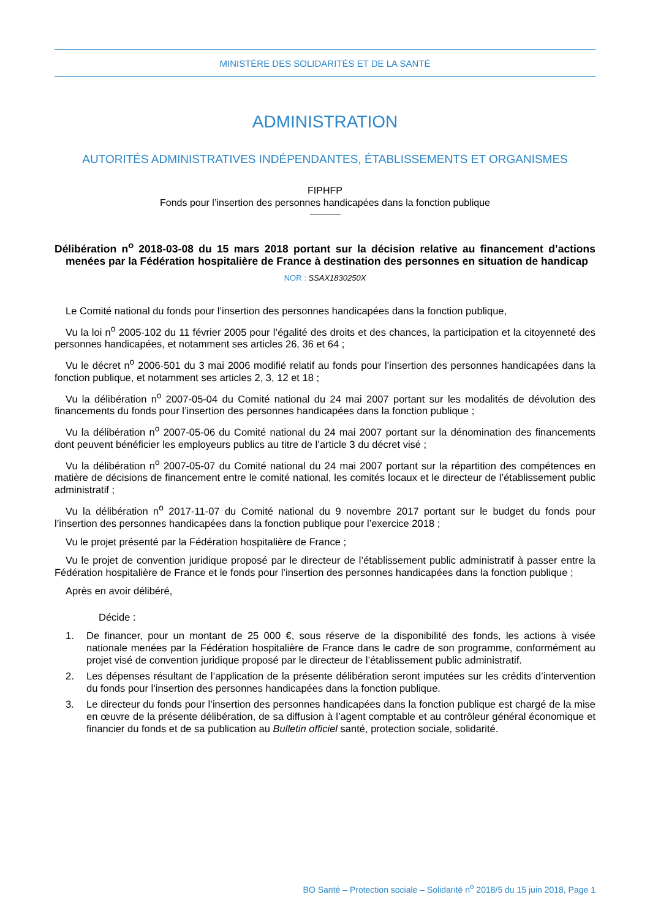MINISTÈRE DES SOLIDARITÉS ET DE LA SANTÉ
ADMINISTRATION
AUTORITÉS ADMINISTRATIVES INDÉPENDANTES, ÉTABLISSEMENTS ET ORGANISMES
FIPHFP
Fonds pour l’insertion des personnes handicapées dans la fonction publique
Délibération n<sup>o</sup> 2018-03-08 du 15 mars 2018 portant sur la décision relative au financement d’actions menées par la Fédération hospitalière de France à destination des personnes en situation de handicap
NOR : SSAX1830250X
Le Comité national du fonds pour l’insertion des personnes handicapées dans la fonction publique,
Vu la loi n<sup>o</sup> 2005-102 du 11 février 2005 pour l’égalité des droits et des chances, la participation et la citoyenneté des personnes handicapées, et notamment ses articles 26, 36 et 64 ;
Vu le décret n<sup>o</sup> 2006-501 du 3 mai 2006 modifié relatif au fonds pour l’insertion des personnes handicapées dans la fonction publique, et notamment ses articles 2, 3, 12 et 18 ;
Vu la délibération n<sup>o</sup> 2007-05-04 du Comité national du 24 mai 2007 portant sur les modalités de dévolution des financements du fonds pour l’insertion des personnes handicapées dans la fonction publique ;
Vu la délibération n<sup>o</sup> 2007-05-06 du Comité national du 24 mai 2007 portant sur la dénomination des financements dont peuvent bénéficier les employeurs publics au titre de l’article 3 du décret visé ;
Vu la délibération n<sup>o</sup> 2007-05-07 du Comité national du 24 mai 2007 portant sur la répartition des compétences en matière de décisions de financement entre le comité national, les comités locaux et le directeur de l’établissement public administratif ;
Vu la délibération n<sup>o</sup> 2017-11-07 du Comité national du 9 novembre 2017 portant sur le budget du fonds pour l’insertion des personnes handicapées dans la fonction publique pour l’exercice 2018 ;
Vu le projet présenté par la Fédération hospitalière de France ;
Vu le projet de convention juridique proposé par le directeur de l’établissement public administratif à passer entre la Fédération hospitalière de France et le fonds pour l’insertion des personnes handicapées dans la fonction publique ;
Après en avoir délibéré,
Décide :
1. De financer, pour un montant de 25 000 €, sous réserve de la disponibilité des fonds, les actions à visée nationale menées par la Fédération hospitalière de France dans le cadre de son programme, conformément au projet visé de convention juridique proposé par le directeur de l’établissement public administratif.
2. Les dépenses résultant de l’application de la présente délibération seront imputées sur les crédits d’intervention du fonds pour l’insertion des personnes handicapées dans la fonction publique.
3. Le directeur du fonds pour l’insertion des personnes handicapées dans la fonction publique est chargé de la mise en œuvre de la présente délibération, de sa diffusion à l’agent comptable et au contrôleur général économique et financier du fonds et de sa publication au Bulletin officiel santé, protection sociale, solidarité.
BO Santé – Protection sociale – Solidarité n<sup>o</sup> 2018/5 du 15 juin 2018, Page 1